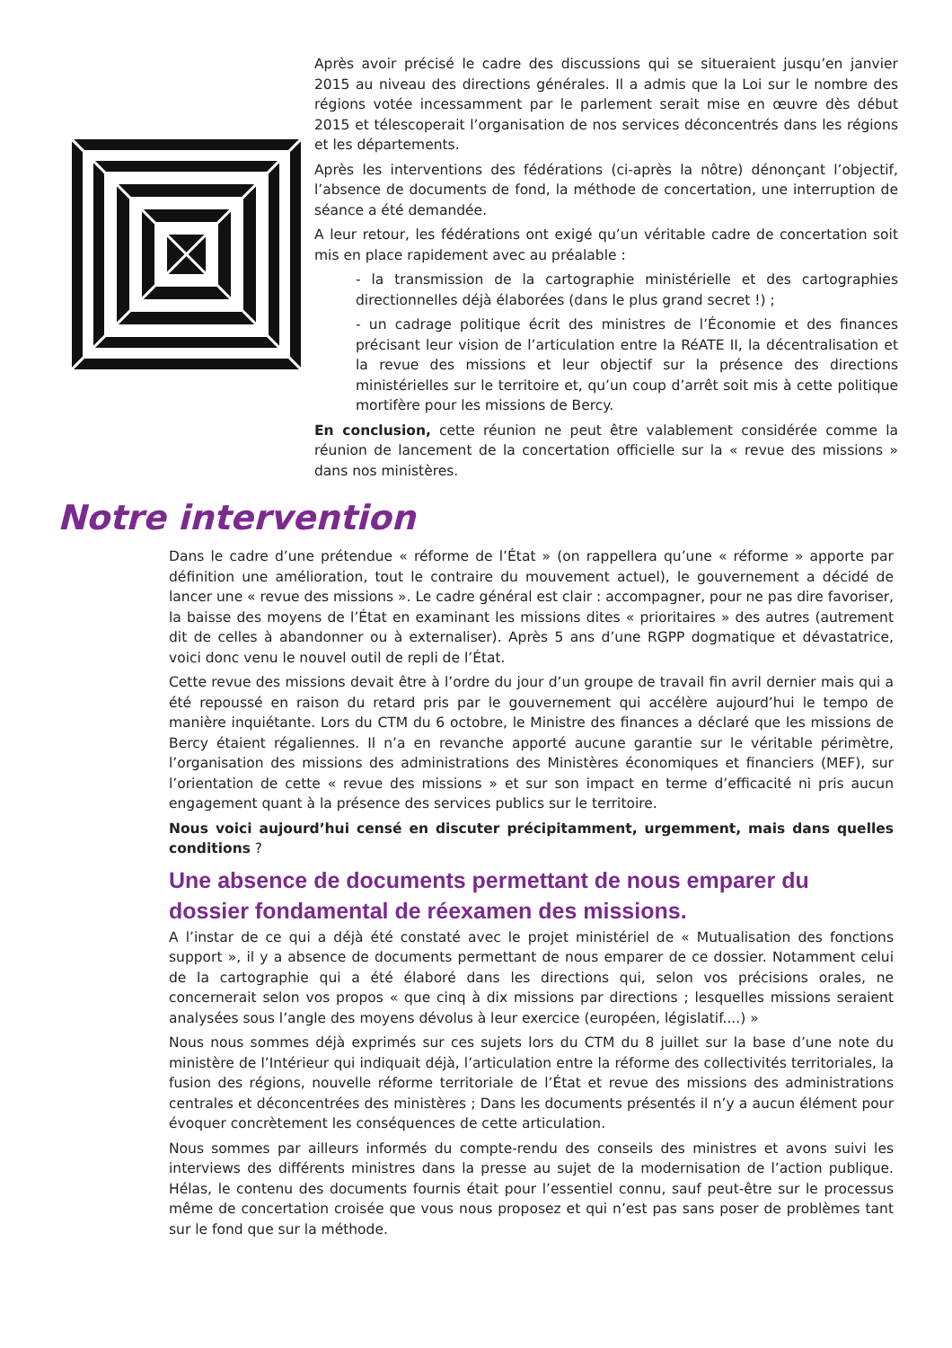Après avoir précisé le cadre des discussions qui se situeraient jusqu’en janvier 2015 au niveau des directions générales. Il a admis que la Loi sur le nombre des régions votée incessamment par le parlement serait mise en œuvre dès début 2015 et télescoperait l’organisation de nos services déconcentrés dans les régions et les départements.
Après les interventions des fédérations (ci-après la nôtre) dénonçant l’objectif, l’absence de documents de fond, la méthode de concertation, une interruption de séance a été demandée.
A leur retour, les fédérations ont exigé qu’un véritable cadre de concertation soit mis en place rapidement avec au préalable :
- la transmission de la cartographie ministérielle et des cartographies directionnelles déjà élaborées (dans le plus grand secret !) ;
- un cadrage politique écrit des ministres de l’Économie et des finances précisant leur vision de l’articulation entre la RéATE II, la décentralisation et la revue des missions et leur objectif sur la présence des directions ministérielles sur le territoire et, qu’un coup d’arrêt soit mis à cette politique mortifère pour les missions de Bercy.
En conclusion, cette réunion ne peut être valablement considérée comme la réunion de lancement de la concertation officielle sur la « revue des missions » dans nos ministères.
Notre intervention
Dans le cadre d’une prétendue « réforme de l’État » (on rappellera qu’une « réforme » apporte par définition une amélioration, tout le contraire du mouvement actuel), le gouvernement a décidé de lancer une « revue des missions ». Le cadre général est clair : accompagner, pour ne pas dire favoriser, la baisse des moyens de l’État en examinant les missions dites « prioritaires » des autres (autrement dit de celles à abandonner ou à externaliser). Après 5 ans d’une RGPP dogmatique et dévastatrice, voici donc venu le nouvel outil de repli de l’État.
Cette revue des missions devait être à l’ordre du jour d’un groupe de travail fin avril dernier mais qui a été repoussé en raison du retard pris par le gouvernement qui accélère aujourd’hui le tempo de manière inquiétante. Lors du CTM du 6 octobre, le Ministre des finances a déclaré que les missions de Bercy étaient régaliennes. Il n’a en revanche apporté aucune garantie sur le véritable périmètre, l’organisation des missions des administrations des Ministères économiques et financiers (MEF), sur l’orientation de cette « revue des missions » et sur son impact en terme d’efficacité ni pris aucun engagement quant à la présence des services publics sur le territoire.
Nous voici aujourd’hui censé en discuter précipitamment, urgemment, mais dans quelles conditions ?
Une absence de documents permettant de nous emparer du dossier fondamental de réexamen des missions.
A l’instar de ce qui a déjà été constaté avec le projet ministériel de « Mutualisation des fonctions support », il y a absence de documents permettant de nous emparer de ce dossier. Notamment celui de la cartographie qui a été élaboré dans les directions qui, selon vos précisions orales, ne concernerait selon vos propos « que cinq à dix missions par directions ; lesquelles missions seraient analysées sous l’angle des moyens dévolus à leur exercice (européen, législatif....) »
Nous nous sommes déjà exprimés sur ces sujets lors du CTM du 8 juillet sur la base d’une note du ministère de l’Intérieur qui indiquait déjà, l’articulation entre la réforme des collectivités territoriales, la fusion des régions, nouvelle réforme territoriale de l’État et revue des missions des administrations centrales et déconcentrées des ministères ; Dans les documents présentés il n’y a aucun élément pour évoquer concrètement les conséquences de cette articulation.
Nous sommes par ailleurs informés du compte-rendu des conseils des ministres et avons suivi les interviews des différents ministres dans la presse au sujet de la modernisation de l’action publique. Hélas, le contenu des documents fournis était pour l’essentiel connu, sauf peut-être sur le processus même de concertation croisée que vous nous proposez et qui n’est pas sans poser de problèmes tant sur le fond que sur la méthode.